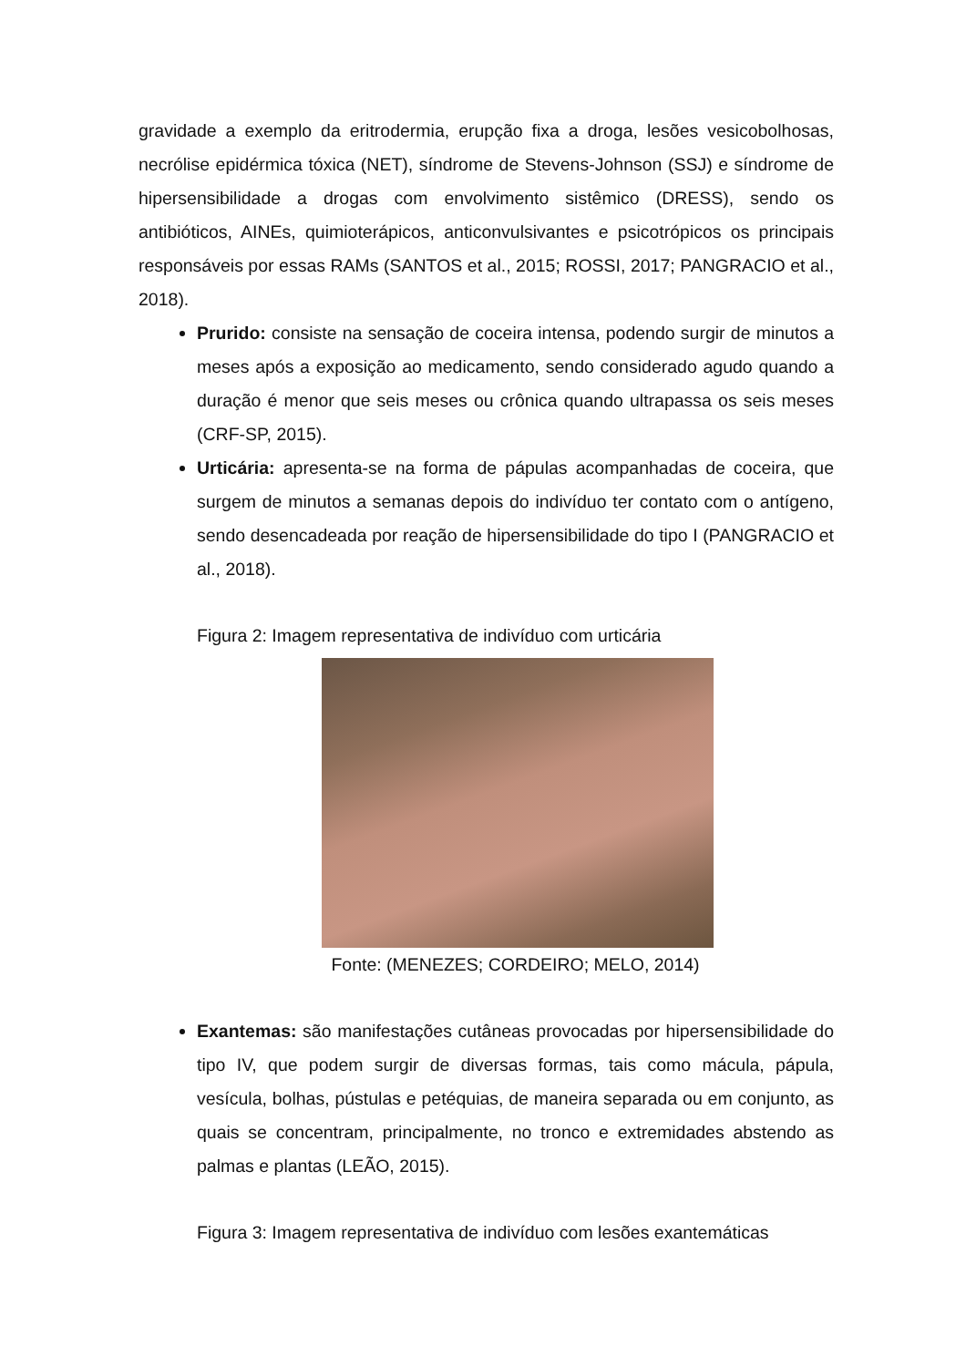gravidade a exemplo da eritrodermia, erupção fixa a droga, lesões vesicobolhosas, necrólise epidérmica tóxica (NET), síndrome de Stevens-Johnson (SSJ) e síndrome de hipersensibilidade a drogas com envolvimento sistêmico (DRESS), sendo os antibióticos, AINEs, quimioterápicos, anticonvulsivantes e psicotrópicos os principais responsáveis por essas RAMs (SANTOS et al., 2015; ROSSI, 2017; PANGRACIO et al., 2018).
Prurido: consiste na sensação de coceira intensa, podendo surgir de minutos a meses após a exposição ao medicamento, sendo considerado agudo quando a duração é menor que seis meses ou crônica quando ultrapassa os seis meses (CRF-SP, 2015).
Urticária: apresenta-se na forma de pápulas acompanhadas de coceira, que surgem de minutos a semanas depois do indivíduo ter contato com o antígeno, sendo desencadeada por reação de hipersensibilidade do tipo I (PANGRACIO et al., 2018).
Figura 2: Imagem representativa de indivíduo com urticária
Fonte: (MENEZES; CORDEIRO; MELO, 2014)
Exantemas: são manifestações cutâneas provocadas por hipersensibilidade do tipo IV, que podem surgir de diversas formas, tais como mácula, pápula, vesícula, bolhas, pústulas e petéquias, de maneira separada ou em conjunto, as quais se concentram, principalmente, no tronco e extremidades abstendo as palmas e plantas (LEÃO, 2015).
Figura 3: Imagem representativa de indivíduo com lesões exantemáticas